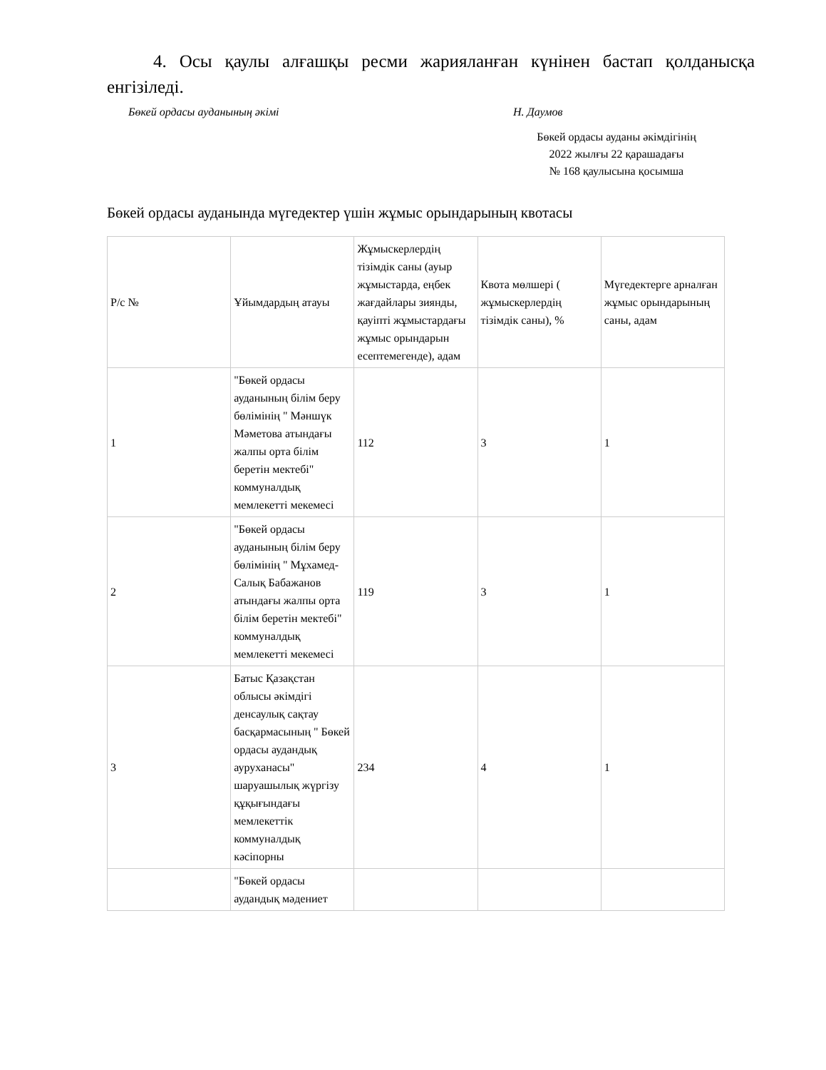4. Осы қаулы алғашқы ресми жарияланған күнінен бастап қолданысқа енгізіледі.
Бөкей ордасы ауданының әкімі Н. Даумов
Бөкей ордасы ауданы әкімдігінің
2022 жылғы 22 қарашадағы
№ 168 қаулысына қосымша
Бөкей ордасы ауданында мүгедектер үшін жұмыс орындарының квотасы
| Р/с № | Ұйымдардың атауы | Жұмыскерлердің тізімдік саны (ауыр жұмыстарда, еңбек жағдайлары зиянды, қауіпті жұмыстардағы жұмыс орындарын есептемегенде), адам | Квота мөлшері ( жұмыскерлердің тізімдік саны), % | Мүгедектерге арналған жұмыс орындарының саны, адам |
| 1 | "Бөкей ордасы ауданының білім беру бөлімінің " Мәншүк Мәметова атындағы жалпы орта білім беретін мектебі" коммуналдық мемлекетті мекемесі | 112 | 3 | 1 |
| 2 | "Бөкей ордасы ауданының білім беру бөлімінің " Мұхамед-Салық Бабажанов атындағы жалпы орта білім беретін мектебі" коммуналдық мемлекетті мекемесі | 119 | 3 | 1 |
| 3 | Батыс Қазақстан облысы әкімдігі денсаулық сақтау басқармасының " Бөкей ордасы аудандық ауруханасы" шаруашылық жүргізу құқығындағы мемлекеттік коммуналдық кәсіпорны | 234 | 4 | 1 |
| | "Бөкей ордасы аудандық мәдениет | | | |